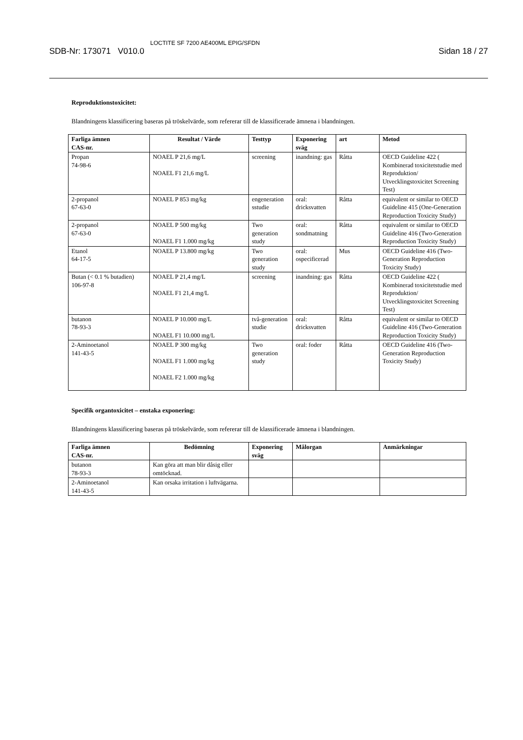SDB-Nr: 173071 V010.0 LOCTITE SF 7200 AE400ML EPIG/SFDN Sidan 18 / 27
Reproduktionstoxicitet:
Blandningens klassificering baseras på tröskelvärde, som refererar till de klassificerade ämnena i blandningen.
| Farliga ämnen CAS-nr. | Resultat / Värde | Testtyp | Exponering sväg | art | Metod |
| --- | --- | --- | --- | --- | --- |
| Propan 74-98-6 | NOAEL P 21,6 mg/L NOAEL F1 21,6 mg/L | screening | inandning: gas | Råtta | OECD Guideline 422 ( Kombinerad toxicitetstudie med Reproduktion/ Utvecklingstoxicitet Screening Test) |
| 2-propanol 67-63-0 | NOAEL P 853 mg/kg | engeneration sstudie | oral: dricksvatten | Råtta | equivalent or similar to OECD Guideline 415 (One-Generation Reproduction Toxicity Study) |
| 2-propanol 67-63-0 | NOAEL P 500 mg/kg NOAEL F1 1.000 mg/kg | Two generation study | oral: sondmatning | Råtta | equivalent or similar to OECD Guideline 416 (Two-Generation Reproduction Toxicity Study) |
| Etanol 64-17-5 | NOAEL P 13.800 mg/kg | Two generation study | oral: ospecificerad | Mus | OECD Guideline 416 (Two-Generation Reproduction Toxicity Study) |
| Butan (< 0.1 % butadien) 106-97-8 | NOAEL P 21,4 mg/L NOAEL F1 21,4 mg/L | screening | inandning: gas | Råtta | OECD Guideline 422 ( Kombinerad toxicitetstudie med Reproduktion/ Utvecklingstoxicitet Screening Test) |
| butanon 78-93-3 | NOAEL P 10.000 mg/L NOAEL F1 10.000 mg/L | två-generation studie | oral: dricksvatten | Råtta | equivalent or similar to OECD Guideline 416 (Two-Generation Reproduction Toxicity Study) |
| 2-Aminoetanol 141-43-5 | NOAEL P 300 mg/kg NOAEL F1 1.000 mg/kg NOAEL F2 1.000 mg/kg | Two generation study | oral: foder | Råtta | OECD Guideline 416 (Two-Generation Reproduction Toxicity Study) |
Specifik organtoxicitet – enstaka exponering:
Blandningens klassificering baseras på tröskelvärde, som refererar till de klassificerade ämnena i blandningen.
| Farliga ämnen CAS-nr. | Bedömning | Exponering sväg | Målorgan | Anmärkningar |
| --- | --- | --- | --- | --- |
| butanon 78-93-3 | Kan göra att man blir dåsig eller omtöcknad. | | | |
| 2-Aminoetanol 141-43-5 | Kan orsaka irritation i luftvägarna. | | | |